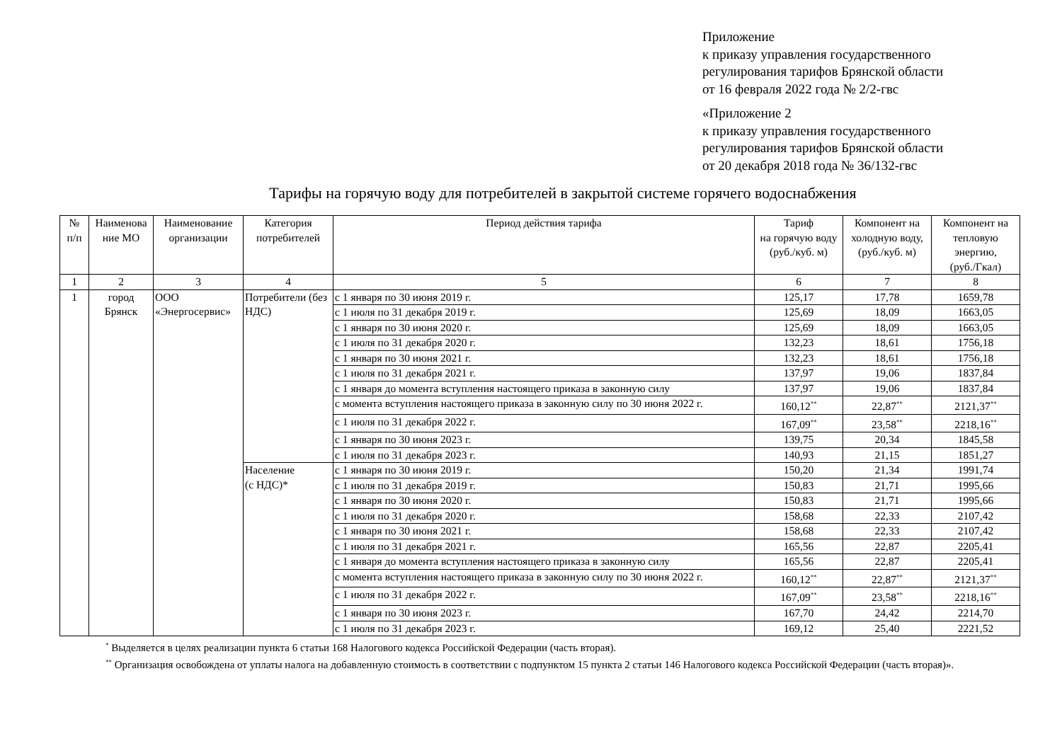Приложение
к приказу управления государственного
регулирования тарифов Брянской области
от 16 февраля 2022 года № 2/2-гвс
«Приложение 2
к приказу управления государственного
регулирования тарифов Брянской области
от 20 декабря 2018 года № 36/132-гвс
Тарифы на горячую воду для потребителей в закрытой системе горячего водоснабжения
| № п/п | Наименова ние МО | Наименование организации | Категория потребителей | Период действия тарифа | Тариф на горячую воду (руб./куб. м) | Компонент на холодную воду, (руб./куб. м) | Компонент на тепловую энергию, (руб./Гкал) |
| --- | --- | --- | --- | --- | --- | --- | --- |
| 1 | 2 | 3 | 4 | 5 | 6 | 7 | 8 |
| 1 | город Брянск | ООО «Энергосервис» | Потребители (без НДС) | с 1 января по 30 июня 2019 г. | 125,17 | 17,78 | 1659,78 |
| | | | | с 1 июля по 31 декабря 2019 г. | 125,69 | 18,09 | 1663,05 |
| | | | | с 1 января по 30 июня 2020 г. | 125,69 | 18,09 | 1663,05 |
| | | | | с 1 июля по 31 декабря 2020 г. | 132,23 | 18,61 | 1756,18 |
| | | | | с 1 января по 30 июня 2021 г. | 132,23 | 18,61 | 1756,18 |
| | | | | с 1 июля по 31 декабря 2021 г. | 137,97 | 19,06 | 1837,84 |
| | | | | с 1 января до момента вступления настоящего приказа в законную силу | 137,97 | 19,06 | 1837,84 |
| | | | | с момента вступления настоящего приказа в законную силу по 30 июня 2022 г. | 160,12<sup>**</sup> | 22,87<sup>**</sup> | 2121,37<sup>**</sup> |
| | | | | с 1 июля по 31 декабря 2022 г. | 167,09<sup>**</sup> | 23,58<sup>**</sup> | 2218,16<sup>**</sup> |
| | | | | с 1 января по 30 июня 2023 г. | 139,75 | 20,34 | 1845,58 |
| | | | | с 1 июля по 31 декабря 2023 г. | 140,93 | 21,15 | 1851,27 |
| | | | Население (с НДС)* | с 1 января по 30 июня 2019 г. | 150,20 | 21,34 | 1991,74 |
| | | | | с 1 июля по 31 декабря 2019 г. | 150,83 | 21,71 | 1995,66 |
| | | | | с 1 января по 30 июня 2020 г. | 150,83 | 21,71 | 1995,66 |
| | | | | с 1 июля по 31 декабря 2020 г. | 158,68 | 22,33 | 2107,42 |
| | | | | с 1 января по 30 июня 2021 г. | 158,68 | 22,33 | 2107,42 |
| | | | | с 1 июля по 31 декабря 2021 г. | 165,56 | 22,87 | 2205,41 |
| | | | | с 1 января до момента вступления настоящего приказа в законную силу | 165,56 | 22,87 | 2205,41 |
| | | | | с момента вступления настоящего приказа в законную силу по 30 июня 2022 г. | 160,12<sup>**</sup> | 22,87<sup>**</sup> | 2121,37<sup>**</sup> |
| | | | | с 1 июля по 31 декабря 2022 г. | 167,09<sup>**</sup> | 23,58<sup>**</sup> | 2218,16<sup>**</sup> |
| | | | | с 1 января по 30 июня 2023 г. | 167,70 | 24,42 | 2214,70 |
| | | | | с 1 июля по 31 декабря 2023 г. | 169,12 | 25,40 | 2221,52 |
<sup>*</sup> Выделяется в целях реализации пункта 6 статьи 168 Налогового кодекса Российской Федерации (часть вторая).
<sup>**</sup> Организация освобождена от уплаты налога на добавленную стоимость в соответствии с подпунктом 15 пункта 2 статьи 146 Налогового кодекса Российской Федерации (часть вторая)».